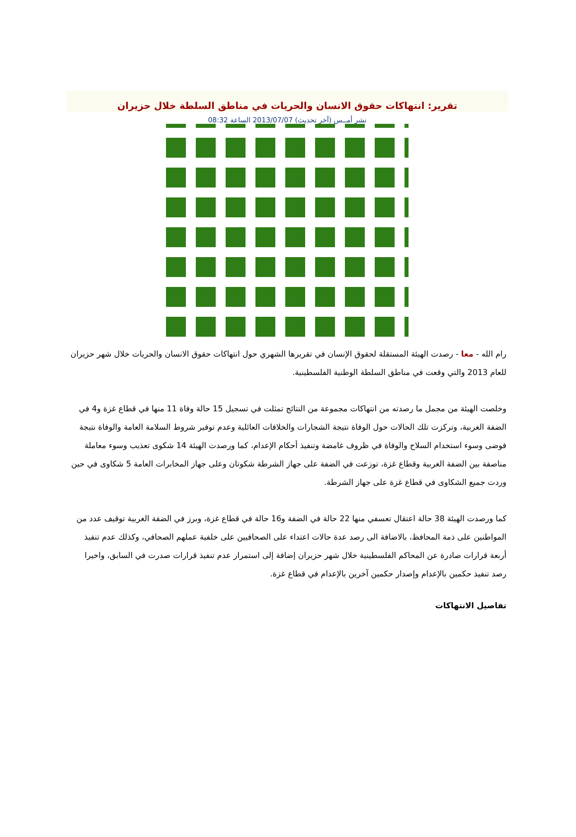تقرير: انتهاكات حقوق الانسان والحريات في مناطق السلطة خلال حزيران
نشر أمــس (آخر تحديث) 2013/07/07 الساعة 08:32
رام الله - معا - رصدت الهيئة المستقلة لحقوق الإنسان في تقريرها الشهري حول انتهاكات حقوق الانسان والحريات خلال شهر حزيران للعام 2013 والتي وقعت في مناطق السلطة الوطنية الفلسطينية.
وخلصت الهيئة من مجمل ما رصدته من انتهاكات مجموعة من النتائج تمثلت في تسجيل 15 حالة وفاة 11 منها في قطاع غزة و4 في الضفة الغربية، وتركزت تلك الحالات حول الوفاة نتيجة الشجارات والخلافات العائلية وعدم توفير شروط السلامة العامة والوفاة نتيجة فوضى وسوء استخدام السلاح والوفاة في ظروف غامضة وتنفيذ أحكام الإعدام، كما ورصدت الهيئة 14 شكوى تعذيب وسوء معاملة مناصفة بين الضفة الغربية وقطاع غزة، توزعت في الضفة على جهاز الشرطة شكوتان وعلى جهاز المخابرات العامة 5 شكاوى في حين وردت جميع الشكاوى في قطاع غزة على جهاز الشرطة.
كما ورصدت الهيئة 38 حالة اعتقال تعسفي منها 22 حالة في الضفة و16 حالة في قطاع غزة، وبرز في الضفة الغربية توقيف عدد من المواطنين على ذمة المحافظ، بالاضافة الى رصد عدة حالات اعتداء على الصحافيين على خلفية عملهم الصحافي، وكذلك عدم تنفيذ أربعة قرارات صادرة عن المحاكم الفلسطينية خلال شهر حزيران إضافة إلى استمرار عدم تنفيذ قرارات صدرت في السابق، واخيرا رصد تنفيذ حكمين بالإعدام وإصدار حكمين آخرين بالإعدام في قطاع غزة.
تفاصيل الانتهاكات